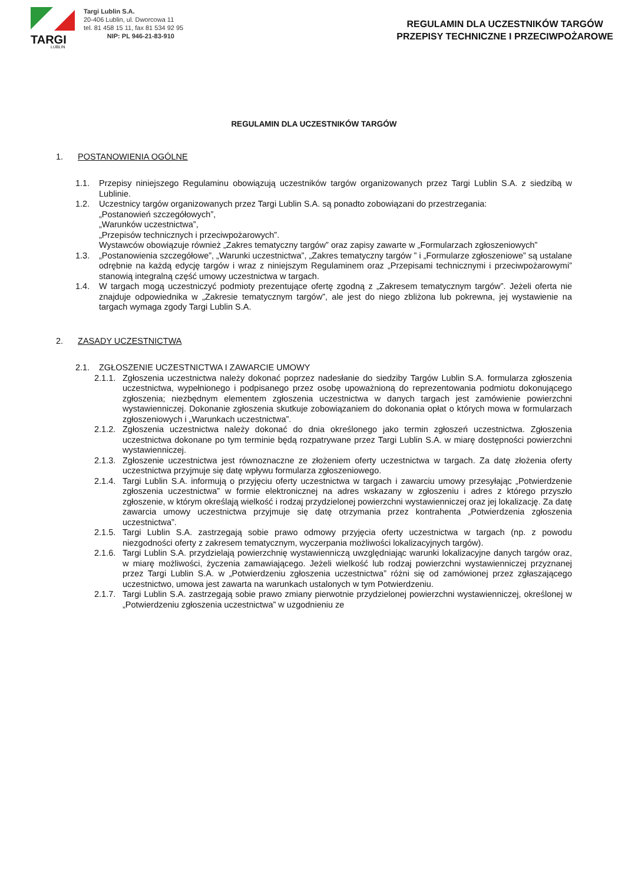TARGI
LUBLIN
Targi Lublin S.A.
20-406 Lublin, ul. Dworcowa 11
tel. 81 458 15 11, fax 81 534 92 95
NIP: PL 946-21-83-910
REGULAMIN DLA UCZESTNIKÓW TARGÓW
PRZEPISY TECHNICZNE I PRZECIWPOŻAROWE
REGULAMIN DLA UCZESTNIKÓW TARGÓW
1. POSTANOWIENIA OGÓLNE
1.1. Przepisy niniejszego Regulaminu obowiązują uczestników targów organizowanych przez Targi Lublin S.A. z siedzibą w Lublinie.
1.2. Uczestnicy targów organizowanych przez Targi Lublin S.A. są ponadto zobowiązani do przestrzegania:
„Postanowień szczegółowych”,
„Warunków uczestnictwa”,
„Przepisów technicznych i przeciwpożarowych”.
Wystawców obowiązuje również „Zakres tematyczny targów” oraz zapisy zawarte w „Formularzach zgłoszeniowych”
1.3. „Postanowienia szczegółowe”, „Warunki uczestnictwa”, „Zakres tematyczny targów ” i „Formularze zgłoszeniowe” są ustalane odrębnie na każdą edycję targów i wraz z niniejszym Regulaminem oraz „Przepisami technicznymi i przeciwpożarowymi” stanowią integralną część umowy uczestnictwa w targach.
1.4. W targach mogą uczestniczyć podmioty prezentujące ofertę zgodną z „Zakresem tematycznym targów”. Jeżeli oferta nie znajduje odpowiednika w „Zakresie tematycznym targów”, ale jest do niego zbliżona lub pokrewna, jej wystawienie na targach wymaga zgody Targi Lublin S.A.
2. ZASADY UCZESTNICTWA
2.1. ZGŁOSZENIE UCZESTNICTWA I ZAWARCIE UMOWY
2.1.1.
Zgłoszenia uczestnictwa należy dokonać poprzez nadesłanie do siedziby Targów Lublin S.A. formularza zgłoszenia uczestnictwa, wypełnionego i podpisanego przez osobę upoważnioną do reprezentowania podmiotu dokonującego zgłoszenia; niezbędnym elementem zgłoszenia uczestnictwa w danych targach jest zamówienie powierzchni wystawienniczej. Dokonanie zgłoszenia skutkuje zobowiązaniem do dokonania opłat o których mowa w formularzach zgłoszeniowych i „Warunkach uczestnictwa”.
2.1.2.
Zgłoszenia uczestnictwa należy dokonać do dnia określonego jako termin zgłoszeń uczestnictwa. Zgłoszenia uczestnictwa dokonane po tym terminie będą rozpatrywane przez Targi Lublin S.A. w miarę dostępności powierzchni wystawienniczej.
2.1.3.
Zgłoszenie uczestnictwa jest równoznaczne ze złożeniem oferty uczestnictwa w targach. Za datę złożenia oferty uczestnictwa przyjmuje się datę wpływu formularza zgłoszeniowego.
2.1.4.
Targi Lublin S.A. informują o przyjęciu oferty uczestnictwa w targach i zawarciu umowy przesyłając „Potwierdzenie zgłoszenia uczestnictwa” w formie elektronicznej na adres wskazany w zgłoszeniu i adres z którego przyszło zgłoszenie, w którym określają wielkość i rodzaj przydzielonej powierzchni wystawienniczej oraz jej lokalizację. Za datę zawarcia umowy uczestnictwa przyjmuje się datę otrzymania przez kontrahenta „Potwierdzenia zgłoszenia uczestnictwa”.
2.1.5.
Targi Lublin S.A. zastrzegają sobie prawo odmowy przyjęcia oferty uczestnictwa w targach (np. z powodu niezgodności oferty z zakresem tematycznym, wyczerpania możliwości lokalizacyjnych targów).
2.1.6.
Targi Lublin S.A. przydzielają powierzchnię wystawienniczą uwzględniając warunki lokalizacyjne danych targów oraz, w miarę możliwości, życzenia zamawiającego. Jeżeli wielkość lub rodzaj powierzchni wystawienniczej przyznanej przez Targi Lublin S.A. w „Potwierdzeniu zgłoszenia uczestnictwa” różni się od zamówionej przez zgłaszającego uczestnictwo, umowa jest zawarta na warunkach ustalonych w tym Potwierdzeniu.
2.1.7.
Targi Lublin S.A. zastrzegają sobie prawo zmiany pierwotnie przydzielonej powierzchni wystawienniczej, określonej w „Potwierdzeniu zgłoszenia uczestnictwa” w uzgodnieniu ze